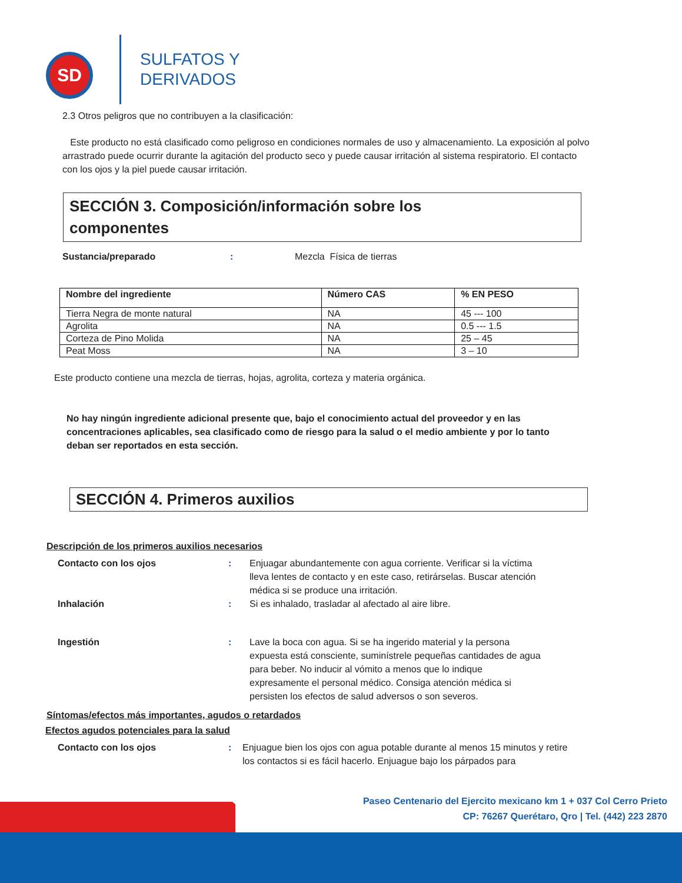SD
SULFATOS Y
DERIVADOS
2.3 Otros peligros que no contribuyen a la clasificación:
Este producto no está clasificado como peligroso en condiciones normales de uso y almacenamiento. La exposición al polvo arrastrado puede ocurrir durante la agitación del producto seco y puede causar irritación al sistema respiratorio. El contacto con los ojos y la piel puede causar irritación.
SECCIÓN 3. Composición/información sobre los
componentes
Sustancia/preparado: Mezcla Física de tierras
| Nombre del ingrediente | Número CAS | % EN PESO |
| --- | --- | --- |
| Tierra Negra de monte natural | NA | 45 --- 100 |
| Agrolita | NA | 0.5 --- 1.5 |
| Corteza de Pino Molida | NA | 25 – 45 |
| Peat Moss | NA | 3 – 10 |
Este producto contiene una mezcla de tierras, hojas, agrolita, corteza y materia orgánica.
No hay ningún ingrediente adicional presente que, bajo el conocimiento actual del proveedor y en las concentraciones aplicables, sea clasificado como de riesgo para la salud o el medio ambiente y por lo tanto deban ser reportados en esta sección.
SECCIÓN 4. Primeros auxilios
Descripción de los primeros auxilios necesarios
Contacto con los ojos : Enjuagar abundantemente con agua corriente. Verificar si la víctima lleva lentes de contacto y en este caso, retirárselas. Buscar atención médica si se produce una irritación.
Inhalación : Si es inhalado, trasladar al afectado al aire libre.
Ingestión : Lave la boca con agua. Si se ha ingerido material y la persona expuesta está consciente, suminístrele pequeñas cantidades de agua para beber. No inducir al vómito a menos que lo indique expresamente el personal médico. Consiga atención médica si persisten los efectos de salud adversos o son severos.
Síntomas/efectos más importantes, agudos o retardados
Efectos agudos potenciales para la salud
Contacto con los ojos : Enjuague bien los ojos con agua potable durante al menos 15 minutos y retire los contactos si es fácil hacerlo. Enjuague bajo los párpados para
Paseo Centenario del Ejercito mexicano km 1 + 037 Col Cerro Prieto
CP: 76267 Querétaro, Qro | Tel. (442) 223 2870